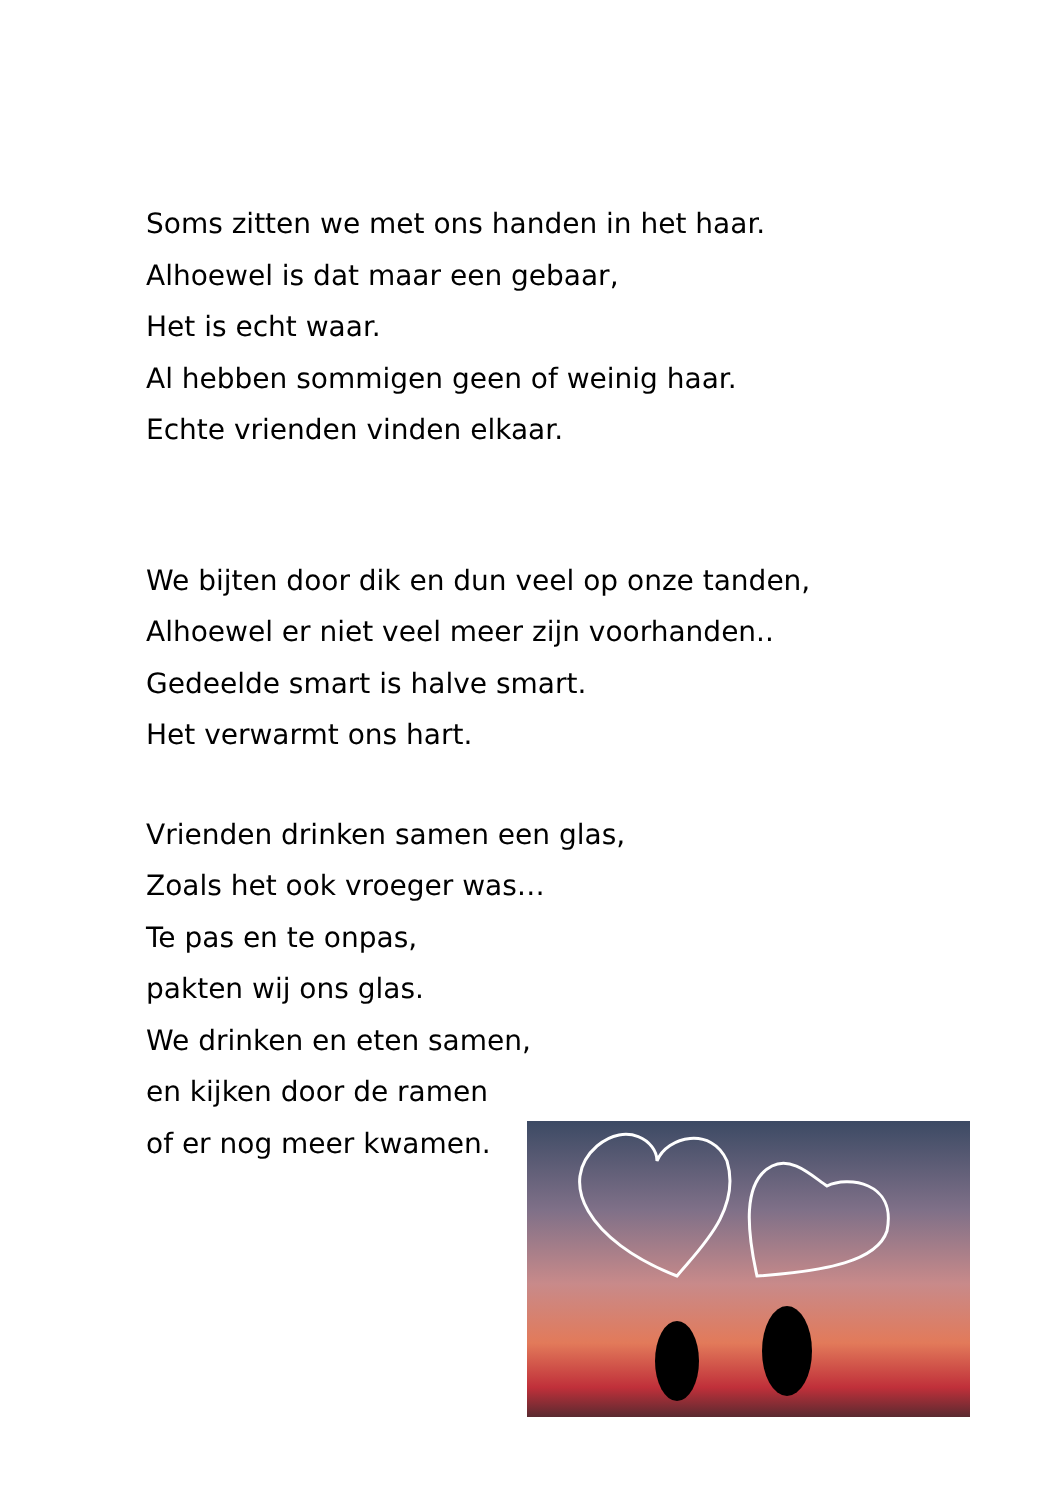Soms zitten we met ons handen in het haar.
Alhoewel is dat maar een gebaar,
Het is echt waar.
Al hebben sommigen geen of weinig haar.
Echte vrienden vinden elkaar.
We bijten door dik en dun veel op onze tanden,
Alhoewel er niet veel meer zijn voorhanden..
Gedeelde smart is halve smart.
Het verwarmt ons hart.
Vrienden drinken samen een glas,
Zoals het ook vroeger was…
Te pas en te onpas,
pakten wij ons glas.
We drinken en eten samen,
en kijken door de ramen
of er nog meer kwamen.